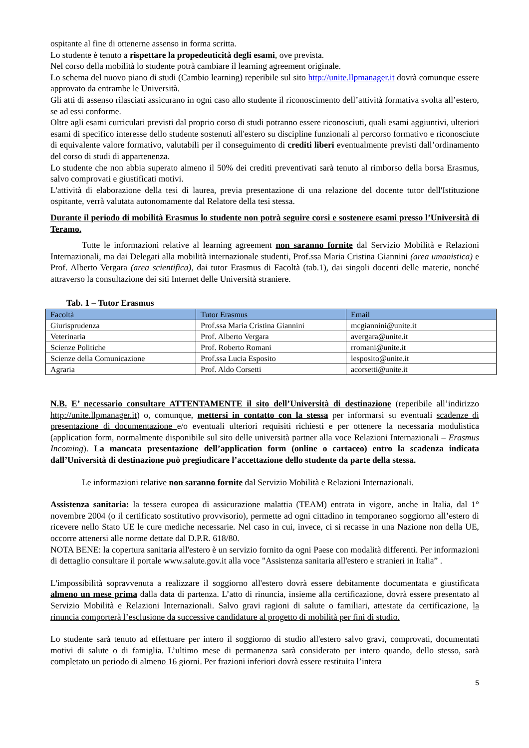ospitante al fine di ottenerne assenso in forma scritta.
Lo studente è tenuto a rispettare la propedeuticità degli esami, ove prevista.
Nel corso della mobilità lo studente potrà cambiare il learning agreement originale.
Lo schema del nuovo piano di studi (Cambio learning) reperibile sul sito http://unite.llpmanager.it dovrà comunque essere approvato da entrambe le Università.
Gli atti di assenso rilasciati assicurano in ogni caso allo studente il riconoscimento dell’attività formativa svolta all’estero, se ad essi conforme.
Oltre agli esami curriculari previsti dal proprio corso di studi potranno essere riconosciuti, quali esami aggiuntivi, ulteriori esami di specifico interesse dello studente sostenuti all'estero su discipline funzionali al percorso formativo e riconosciute di equivalente valore formativo, valutabili per il conseguimento di crediti liberi eventualmente previsti dall’ordinamento del corso di studi di appartenenza.
Lo studente che non abbia superato almeno il 50% dei crediti preventivati sarà tenuto al rimborso della borsa Erasmus, salvo comprovati e giustificati motivi.
L'attività di elaborazione della tesi di laurea, previa presentazione di una relazione del docente tutor dell'Istituzione ospitante, verrà valutata autonomamente dal Relatore della tesi stessa.
Durante il periodo di mobilità Erasmus lo studente non potrà seguire corsi e sostenere esami presso l’Università di Teramo.
Tutte le informazioni relative al learning agreement non saranno fornite dal Servizio Mobilità e Relazioni Internazionali, ma dai Delegati alla mobilità internazionale studenti, Prof.ssa Maria Cristina Giannini (area umanistica) e Prof. Alberto Vergara (area scientifica), dai tutor Erasmus di Facoltà (tab.1), dai singoli docenti delle materie, nonché attraverso la consultazione dei siti Internet delle Università straniere.
Tab. 1 – Tutor Erasmus
| Facoltà | Tutor Erasmus | Email |
| --- | --- | --- |
| Giurisprudenza | Prof.ssa Maria Cristina Giannini | mcgiannini@unite.it |
| Veterinaria | Prof. Alberto Vergara | avergara@unite.it |
| Scienze Politiche | Prof. Roberto Romani | rromani@unite.it |
| Scienze della Comunicazione | Prof.ssa Lucia Esposito | lesposito@unite.it |
| Agraria | Prof. Aldo Corsetti | acorsetti@unite.it |
N.B. E’ necessario consultare ATTENTAMENTE il sito dell’Università di destinazione (reperibile all’indirizzo http://unite.llpmanager.it) o, comunque, mettersi in contatto con la stessa per informarsi su eventuali scadenze di presentazione di documentazione e/o eventuali ulteriori requisiti richiesti e per ottenere la necessaria modulistica (application form, normalmente disponibile sul sito delle università partner alla voce Relazioni Internazionali – Erasmus Incoming). La mancata presentazione dell’application form (online o cartaceo) entro la scadenza indicata dall’Università di destinazione può pregiudicare l’accettazione dello studente da parte della stessa.
Le informazioni relative non saranno fornite dal Servizio Mobilità e Relazioni Internazionali.
Assistenza sanitaria: la tessera europea di assicurazione malattia (TEAM) entrata in vigore, anche in Italia, dal 1° novembre 2004 (o il certificato sostitutivo provvisorio), permette ad ogni cittadino in temporaneo soggiorno all’estero di ricevere nello Stato UE le cure mediche necessarie. Nel caso in cui, invece, ci si recasse in una Nazione non della UE, occorre attenersi alle norme dettate dal D.P.R. 618/80.
NOTA BENE: la copertura sanitaria all'estero è un servizio fornito da ogni Paese con modalità differenti. Per informazioni di dettaglio consultare il portale www.salute.gov.it alla voce "Assistenza sanitaria all'estero e stranieri in Italia” .
L'impossibilità sopravvenuta a realizzare il soggiorno all'estero dovrà essere debitamente documentata e giustificata almeno un mese prima dalla data di partenza. L’atto di rinuncia, insieme alla certificazione, dovrà essere presentato al Servizio Mobilità e Relazioni Internazionali. Salvo gravi ragioni di salute o familiari, attestate da certificazione, la rinuncia comporterà l’esclusione da successive candidature al progetto di mobilità per fini di studio.
Lo studente sarà tenuto ad effettuare per intero il soggiorno di studio all'estero salvo gravi, comprovati, documentati motivi di salute o di famiglia. L’ultimo mese di permanenza sarà considerato per intero quando, dello stesso, sarà completato un periodo di almeno 16 giorni. Per frazioni inferiori dovrà essere restituita l’intera
5